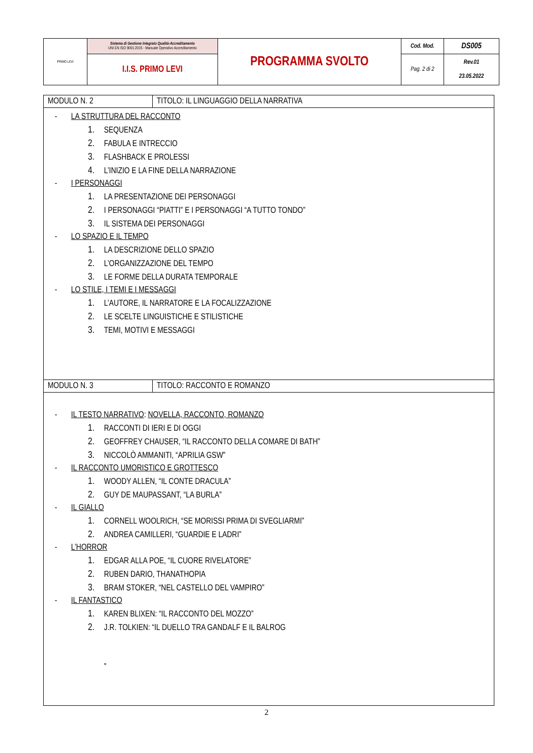| PRIMO LEVI | Sistema di Gestione Integrato Qualità-Accreditamento UNI EN ISO 9001:2015 - Manuale Operativo Accreditamento | PROGRAMMA SVOLTO | Cod. Mod. | DS005 |
| | I.I.S. PRIMO LEVI | | Pag. 2 di 2 | Rev.01 23.05.2022 |
| MODULO N. 2 | TITOLO: IL LINGUAGGIO DELLA NARRATIVA |
| - LA STRUTTURA DEL RACCONTO 1. SEQUENZA 2. FABULA E INTRECCIO 3. FLASHBACK E PROLESSI 4. L’INIZIO E LA FINE DELLA NARRAZIONE - I PERSONAGGI 1. LA PRESENTAZIONE DEI PERSONAGGI 2. I PERSONAGGI “PIATTI” E I PERSONAGGI “A TUTTO TONDO” 3. IL SISTEMA DEI PERSONAGGI - LO SPAZIO E IL TEMPO 1. LA DESCRIZIONE DELLO SPAZIO 2. L’ORGANIZZAZIONE DEL TEMPO 3. LE FORME DELLA DURATA TEMPORALE - LO STILE, I TEMI E I MESSAGGI 1. L’AUTORE, IL NARRATORE E LA FOCALIZZAZIONE 2. LE SCELTE LINGUISTICHE E STILISTICHE 3. TEMI, MOTIVI E MESSAGGI | |
| MODULO N. 3 | TITOLO: RACCONTO E ROMANZO |
| - IL TESTO NARRATIVO : NOVELLA, RACCONTO, ROMANZO 1. RACCONTI DI IERI E DI OGGI 2. GEOFFREY CHAUSER, “IL RACCONTO DELLA COMARE DI BATH” 3. NICCOLÒ AMMANITI, “APRILIA GSW” - IL RACCONTO UMORISTICO E GROTTESCO 1. WOODY ALLEN, “IL CONTE DRACULA” 2. GUY DE MAUPASSANT, “LA BURLA” - IL GIALLO 1. CORNELL WOOLRICH, “SE MORISSI PRIMA DI SVEGLIARMI” 2. ANDREA CAMILLERI, “GUARDIE E LADRI” - L’HORROR 1. EDGAR ALLA POE, “IL CUORE RIVELATORE” 2. RUBEN DARIO, THANATHOPIA 3. BRAM STOKER, “NEL CASTELLO DEL VAMPIRO” - IL FANTASTICO 1. KAREN BLIXEN: “IL RACCONTO DEL MOZZO” 2. J.R. TOLKIEN: “IL DUELLO TRA GANDALF E IL BALROG ” | |
2